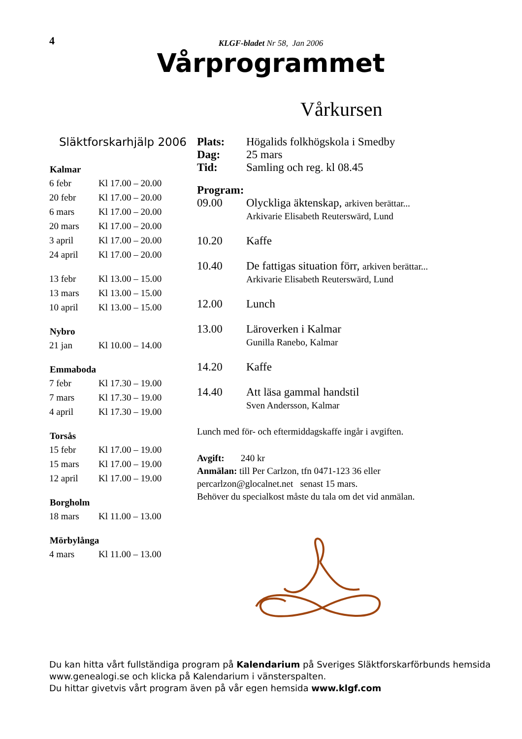4
KLGF-bladet Nr 58, Jan 2006
Vårprogrammet
Vårkursen
Släktforskarhjälp 2006
| Kalmar | |
| --- | --- |
| 6 febr | Kl 17.00 – 20.00 |
| 20 febr | Kl 17.00 – 20.00 |
| 6 mars | Kl 17.00 – 20.00 |
| 20 mars | Kl 17.00 – 20.00 |
| 3 april | Kl 17.00 – 20.00 |
| 24 april | Kl 17.00 – 20.00 |
| 13 febr | Kl 13.00 – 15.00 |
| 13 mars | Kl 13.00 – 15.00 |
| 10 april | Kl 13.00 – 15.00 |
| Nybro | |
| 21 jan | Kl 10.00 – 14.00 |
| Emmaboda | |
| 7 febr | Kl 17.30 – 19.00 |
| 7 mars | Kl 17.30 – 19.00 |
| 4 april | Kl 17.30 – 19.00 |
| Torsås | |
| 15 febr | Kl 17.00 – 19.00 |
| 15 mars | Kl 17.00 – 19.00 |
| 12 april | Kl 17.00 – 19.00 |
| Borgholm | |
| 18 mars | Kl 11.00 – 13.00 |
| Mörbylånga | |
| 4 mars | Kl 11.00 – 13.00 |
| Plats: | Högalids folkhögskola i Smedby |
| Dag: | 25 mars |
| Tid: | Samling och reg. kl 08.45 |
| Program: | |
| 09.00 | Olyckliga äktenskap, arkiven berättar... Arkivarie Elisabeth Reuterswärd, Lund |
| 10.20 | Kaffe |
| 10.40 | De fattigas situation förr, arkiven berättar... Arkivarie Elisabeth Reuterswärd, Lund |
| 12.00 | Lunch |
| 13.00 | Läroverken i Kalmar Gunilla Ranebo, Kalmar |
| 14.20 | Kaffe |
| 14.40 | Att läsa gammal handstil Sven Andersson, Kalmar |
Lunch med för- och eftermiddagskaffe ingår i avgiften.
Avgift: 240 kr
Anmälan: till Per Carlzon, tfn 0471-123 36 eller
percarlzon@glocalnet.net senast 15 mars.
Behöver du specialkost måste du tala om det vid anmälan.
Du kan hitta vårt fullständiga program på Kalendarium på Sveriges Släktforskarförbunds hemsida
www.genealogi.se och klicka på Kalendarium i vänsterspalten.
Du hittar givetvis vårt program även på vår egen hemsida www.klgf.com